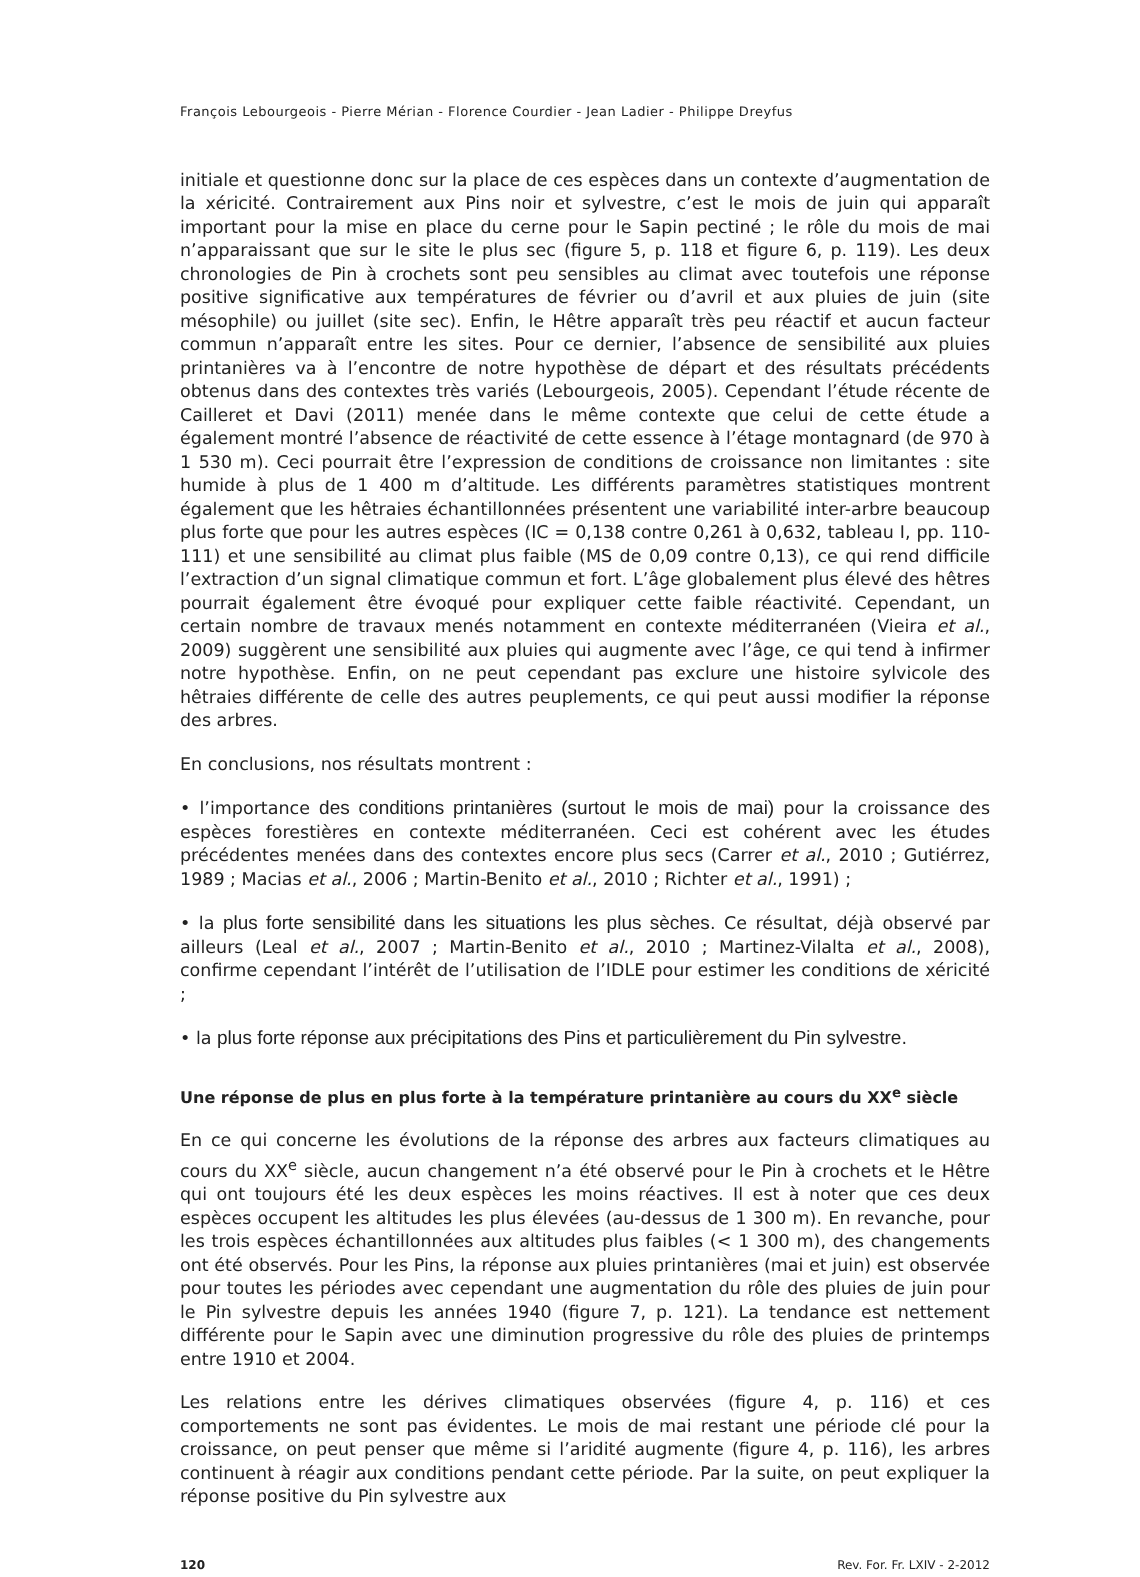François Lebourgeois - Pierre Mérian - Florence Courdier - Jean Ladier - Philippe Dreyfus
initiale et questionne donc sur la place de ces espèces dans un contexte d’augmentation de la xéricité. Contrairement aux Pins noir et sylvestre, c’est le mois de juin qui apparaît important pour la mise en place du cerne pour le Sapin pectiné ; le rôle du mois de mai n’apparaissant que sur le site le plus sec (figure 5, p. 118 et figure 6, p. 119). Les deux chronologies de Pin à crochets sont peu sensibles au climat avec toutefois une réponse positive significative aux températures de février ou d’avril et aux pluies de juin (site mésophile) ou juillet (site sec). Enfin, le Hêtre apparaît très peu réactif et aucun facteur commun n’apparaît entre les sites. Pour ce dernier, l’absence de sensibilité aux pluies printanières va à l’encontre de notre hypothèse de départ et des résultats précédents obtenus dans des contextes très variés (Lebourgeois, 2005). Cependant l’étude récente de Cailleret et Davi (2011) menée dans le même contexte que celui de cette étude a également montré l’absence de réactivité de cette essence à l’étage montagnard (de 970 à 1 530 m). Ceci pourrait être l’expression de conditions de croissance non limitantes : site humide à plus de 1 400 m d’altitude. Les différents paramètres statistiques montrent également que les hêtraies échantillonnées présentent une variabilité inter-arbre beaucoup plus forte que pour les autres espèces (IC = 0,138 contre 0,261 à 0,632, tableau I, pp. 110-111) et une sensibilité au climat plus faible (MS de 0,09 contre 0,13), ce qui rend difficile l’extraction d’un signal climatique commun et fort. L’âge globalement plus élevé des hêtres pourrait également être évoqué pour expliquer cette faible réactivité. Cependant, un certain nombre de travaux menés notamment en contexte méditerranéen (Vieira et al., 2009) suggèrent une sensibilité aux pluies qui augmente avec l’âge, ce qui tend à infirmer notre hypothèse. Enfin, on ne peut cependant pas exclure une histoire sylvicole des hêtraies différente de celle des autres peuplements, ce qui peut aussi modifier la réponse des arbres.
En conclusions, nos résultats montrent :
• l’importance des conditions printanières (surtout le mois de mai) pour la croissance des espèces forestières en contexte méditerranéen. Ceci est cohérent avec les études précédentes menées dans des contextes encore plus secs (Carrer et al., 2010 ; Gutiérrez, 1989 ; Macias et al., 2006 ; Martin-Benito et al., 2010 ; Richter et al., 1991) ;
• la plus forte sensibilité dans les situations les plus sèches. Ce résultat, déjà observé par ailleurs (Leal et al., 2007 ; Martin-Benito et al., 2010 ; Martinez-Vilalta et al., 2008), confirme cependant l’intérêt de l’utilisation de l’IDLE pour estimer les conditions de xéricité ;
• la plus forte réponse aux précipitations des Pins et particulièrement du Pin sylvestre.
Une réponse de plus en plus forte à la température printanière au cours du XX<sup>e</sup> siècle
En ce qui concerne les évolutions de la réponse des arbres aux facteurs climatiques au cours du XX<sup>e</sup> siècle, aucun changement n’a été observé pour le Pin à crochets et le Hêtre qui ont toujours été les deux espèces les moins réactives. Il est à noter que ces deux espèces occupent les altitudes les plus élevées (au-dessus de 1 300 m). En revanche, pour les trois espèces échantillonnées aux altitudes plus faibles (< 1 300 m), des changements ont été observés. Pour les Pins, la réponse aux pluies printanières (mai et juin) est observée pour toutes les périodes avec cependant une augmentation du rôle des pluies de juin pour le Pin sylvestre depuis les années 1940 (figure 7, p. 121). La tendance est nettement différente pour le Sapin avec une diminution progressive du rôle des pluies de printemps entre 1910 et 2004.
Les relations entre les dérives climatiques observées (figure 4, p. 116) et ces comportements ne sont pas évidentes. Le mois de mai restant une période clé pour la croissance, on peut penser que même si l’aridité augmente (figure 4, p. 116), les arbres continuent à réagir aux conditions pendant cette période. Par la suite, on peut expliquer la réponse positive du Pin sylvestre aux
120 Rev. For. Fr. LXIV - 2-2012